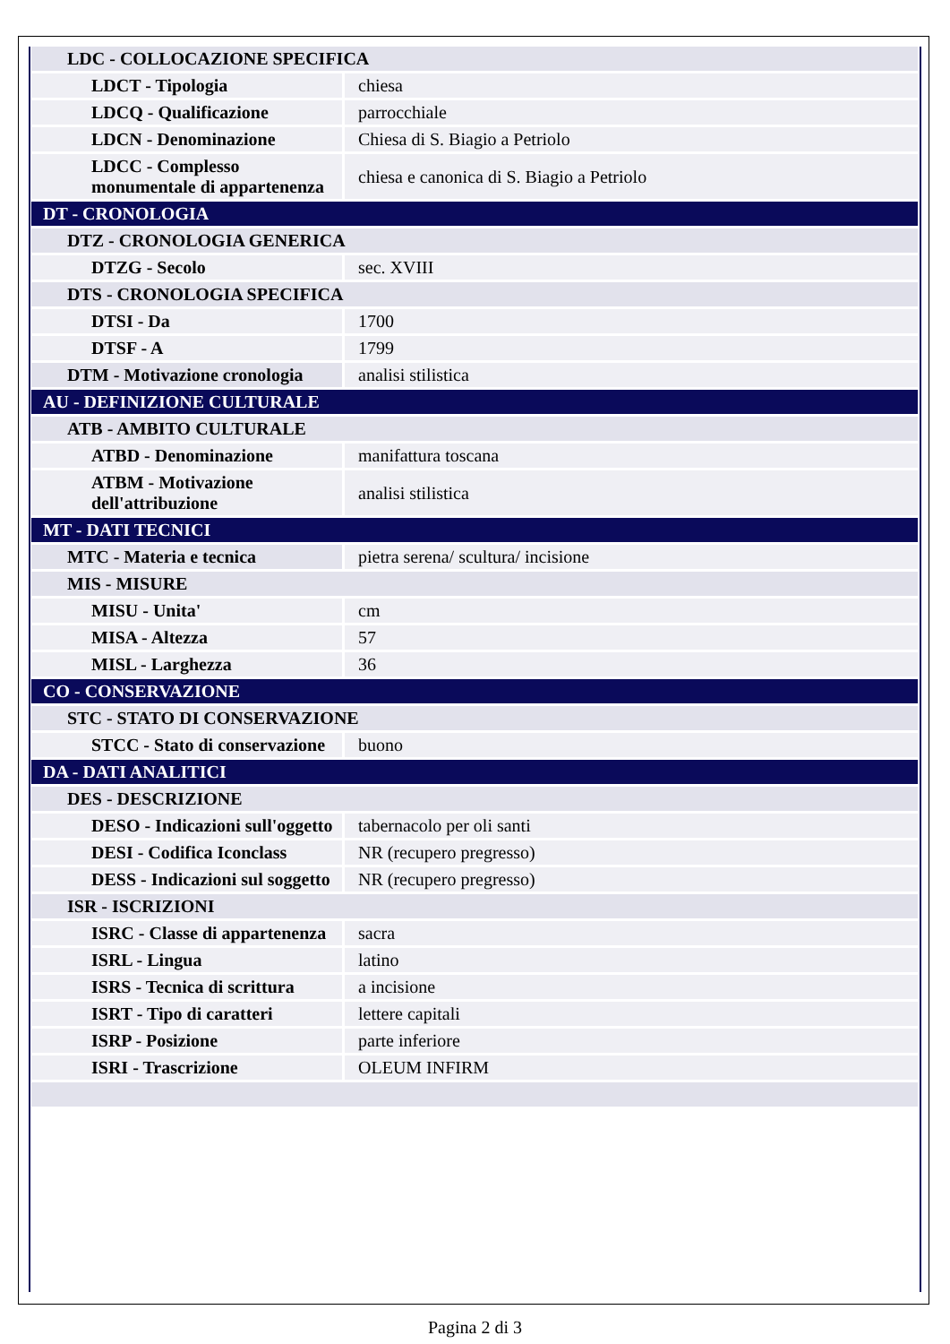| LDC - COLLOCAZIONE SPECIFICA | |
| LDCT - Tipologia | chiesa |
| LDCQ - Qualificazione | parrocchiale |
| LDCN - Denominazione | Chiesa di S. Biagio a Petriolo |
| LDCC - Complesso monumentale di appartenenza | chiesa e canonica di S. Biagio a Petriolo |
| DT - CRONOLOGIA | |
| DTZ - CRONOLOGIA GENERICA | |
| DTZG - Secolo | sec. XVIII |
| DTS - CRONOLOGIA SPECIFICA | |
| DTSI - Da | 1700 |
| DTSF - A | 1799 |
| DTM - Motivazione cronologia | analisi stilistica |
| AU - DEFINIZIONE CULTURALE | |
| ATB - AMBITO CULTURALE | |
| ATBD - Denominazione | manifattura toscana |
| ATBM - Motivazione dell'attribuzione | analisi stilistica |
| MT - DATI TECNICI | |
| MTC - Materia e tecnica | pietra serena/ scultura/ incisione |
| MIS - MISURE | |
| MISU - Unita' | cm |
| MISA - Altezza | 57 |
| MISL - Larghezza | 36 |
| CO - CONSERVAZIONE | |
| STC - STATO DI CONSERVAZIONE | |
| STCC - Stato di conservazione | buono |
| DA - DATI ANALITICI | |
| DES - DESCRIZIONE | |
| DESO - Indicazioni sull'oggetto | tabernacolo per oli santi |
| DESI - Codifica Iconclass | NR (recupero pregresso) |
| DESS - Indicazioni sul soggetto | NR (recupero pregresso) |
| ISR - ISCRIZIONI | |
| ISRC - Classe di appartenenza | sacra |
| ISRL - Lingua | latino |
| ISRS - Tecnica di scrittura | a incisione |
| ISRT - Tipo di caratteri | lettere capitali |
| ISRP - Posizione | parte inferiore |
| ISRI - Trascrizione | OLEUM INFIRM |
Pagina 2 di 3